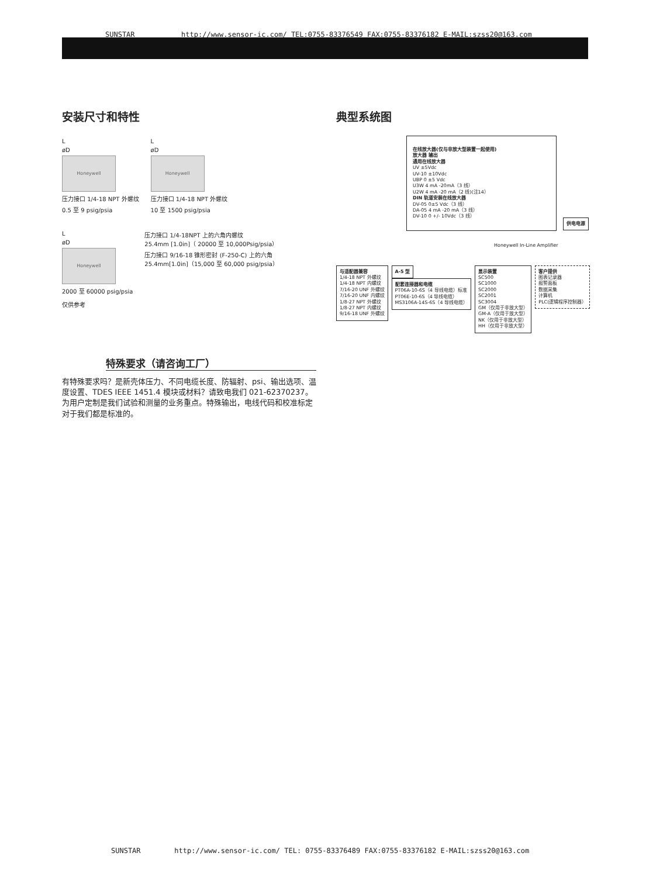SUNSTAR http://www.sensor-ic.com/ TEL:0755-83376549 FAX:0755-83376182 E-MAIL:szss20@163.com
安装尺寸和特性
L
øD
Honeywell
压力接口 1/4-18 NPT 外螺纹
0.5 至 9 psig/psia
L
øD
Honeywell
压力接口 1/4-18 NPT 外螺纹
10 至 1500 psig/psia
L
øD
Honeywell
2000 至 60000 psig/psia
压力接口 1/4-18NPT 上的六角内螺纹
25.4mm [1.0in]（ 20000 至 10,000Psig/psia）
压力接口 9/16-18 锥形密封 (F-250-C) 上的六角
25.4mm[1.0in]（15,000 至 60,000 psig/psia）
仅供参考
特殊要求（请咨询工厂）
有特殊要求吗？是新壳体压力、不同电缆长度、防辐射、psi、输出选项、温度设置、TDES IEEE 1451.4 模块或材料？请致电我们 021-62370237。为用户定制是我们试验和测量的业务重点。特殊输出，电线代码和校准标定对于我们都是标准的。
典型系统图
在线放大器(仅与非放大型装置一起使用)
放大器 输出
通用在线放大器
UV ±5Vdc
UV-10 ±10Vdc
UBP 0 ±5 Vdc
U3W 4 mA -20mA（3 线）
U2W 4 mA -20 mA（2 线)(注14）
DIN 轨道安装在线放大器
DV-05 0±5 Vdc（3 线）
DA-05 4 mA -20 mA（3 线）
DV-10 0 +/- 10Vdc（3 线）
供电电源
Honeywell In-Line Amplifier
与适配器兼容
1/4-18 NPT 外螺纹
1/4-18 NPT 内螺纹
7/16-20 UNF 外螺纹
7/16-20 UNF 内螺纹
1/8-27 NPT 外螺纹
1/8-27 NPT 内螺纹
9/16-18 UNF 外螺纹
A-5 型
配套连接器和电缆
PT06A-10-6S（4 导线电缆）标准
PT06E-10-6S（4 导线电缆）
MS3106A-14S-6S（4 导线电缆）
显示装置
SC500
SC1000
SC2000
SC2001
SC3004
GM（仅用于非放大型）
GM-A（仅用于放大型）
NK（仅用于非放大型）
HH（仅用于非放大型）
客户提供
图表记录器
报警面板
数据采集
计算机
PLC(逻辑程序控制器）
SUNSTAR http://www.sensor-ic.com/ TEL: 0755-83376489 FAX:0755-83376182 E-MAIL:szss20@163.com